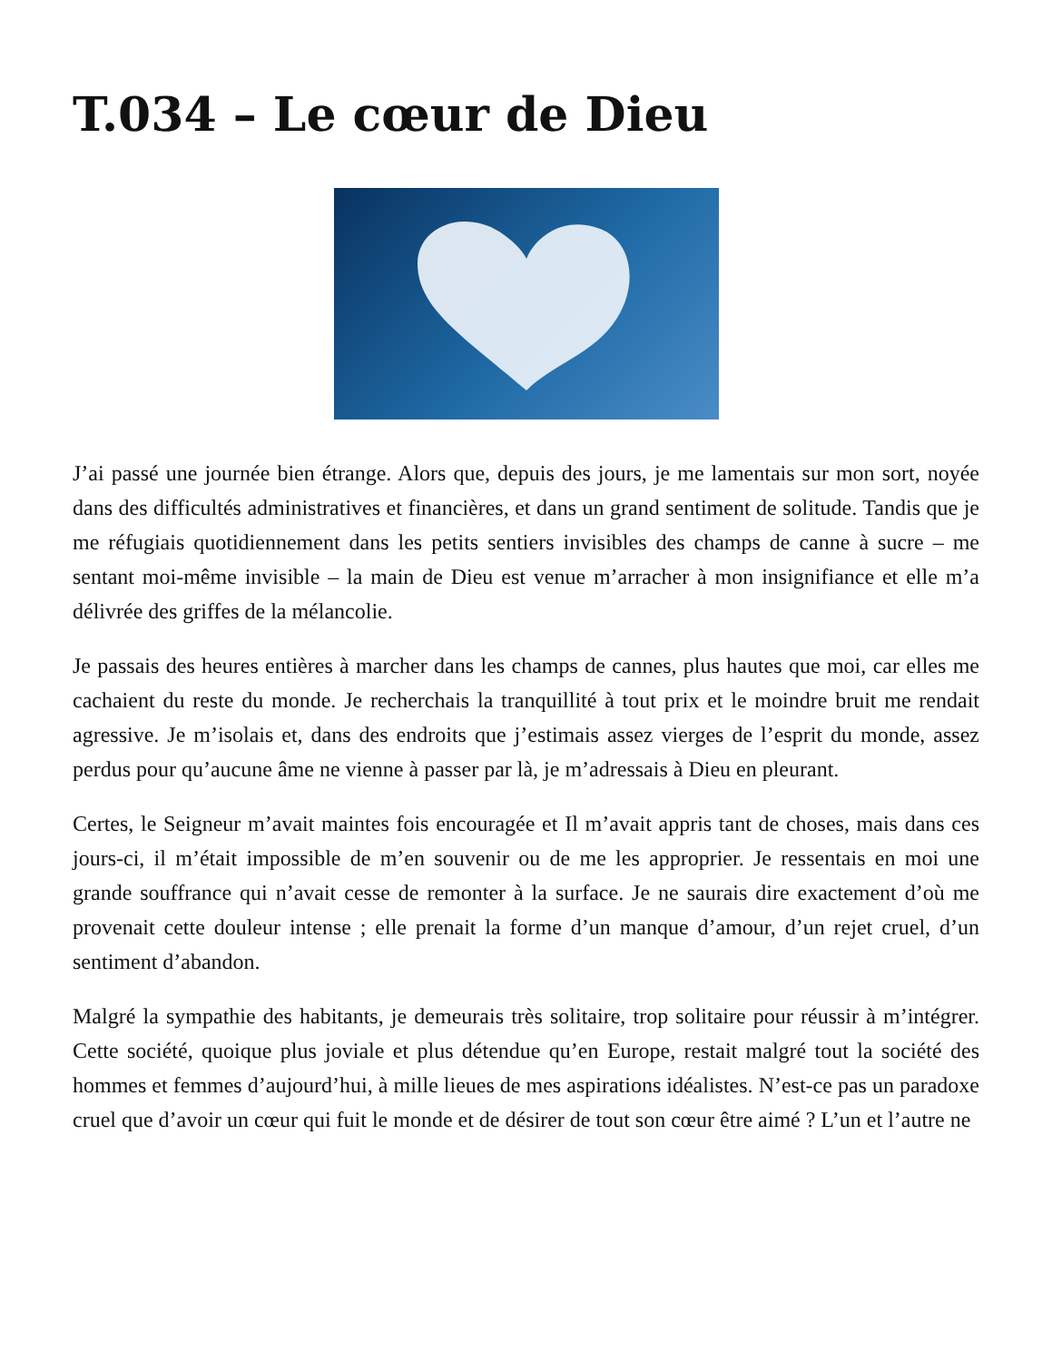T.034 – Le cœur de Dieu
J’ai passé une journée bien étrange. Alors que, depuis des jours, je me lamentais sur mon sort, noyée dans des difficultés administratives et financières, et dans un grand sentiment de solitude. Tandis que je me réfugiais quotidiennement dans les petits sentiers invisibles des champs de canne à sucre – me sentant moi-même invisible – la main de Dieu est venue m’arracher à mon insignifiance et elle m’a délivrée des griffes de la mélancolie.
Je passais des heures entières à marcher dans les champs de cannes, plus hautes que moi, car elles me cachaient du reste du monde. Je recherchais la tranquillité à tout prix et le moindre bruit me rendait agressive. Je m’isolais et, dans des endroits que j’estimais assez vierges de l’esprit du monde, assez perdus pour qu’aucune âme ne vienne à passer par là, je m’adressais à Dieu en pleurant.
Certes, le Seigneur m’avait maintes fois encouragée et Il m’avait appris tant de choses, mais dans ces jours-ci, il m’était impossible de m’en souvenir ou de me les approprier. Je ressentais en moi une grande souffrance qui n’avait cesse de remonter à la surface. Je ne saurais dire exactement d’où me provenait cette douleur intense ; elle prenait la forme d’un manque d’amour, d’un rejet cruel, d’un sentiment d’abandon.
Malgré la sympathie des habitants, je demeurais très solitaire, trop solitaire pour réussir à m’intégrer. Cette société, quoique plus joviale et plus détendue qu’en Europe, restait malgré tout la société des hommes et femmes d’aujourd’hui, à mille lieues de mes aspirations idéalistes. N’est-ce pas un paradoxe cruel que d’avoir un cœur qui fuit le monde et de désirer de tout son cœur être aimé ? L’un et l’autre ne